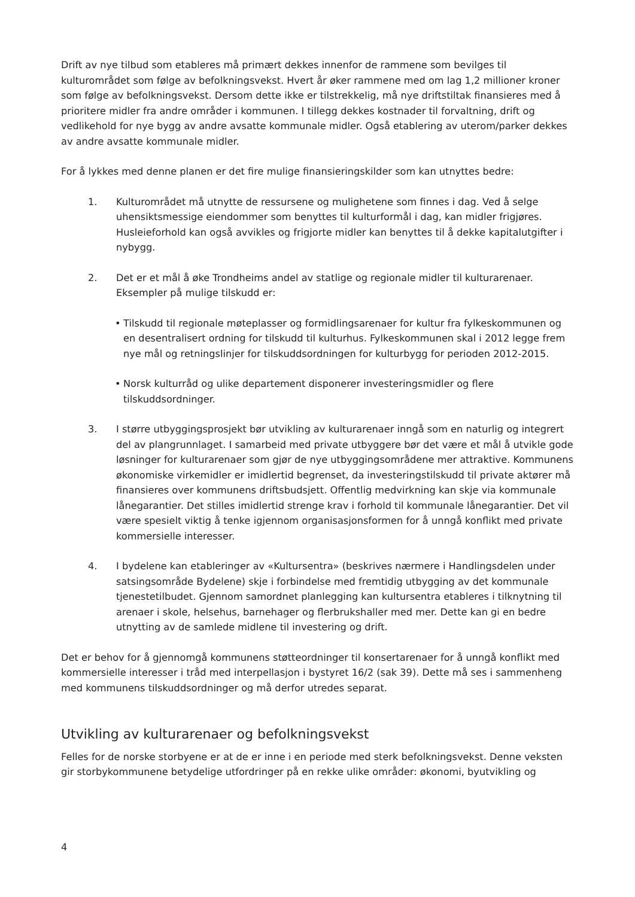Drift av nye tilbud som etableres må primært dekkes innenfor de rammene som bevilges til kulturområdet som følge av befolkningsvekst. Hvert år øker rammene med om lag 1,2 millioner kroner som følge av befolkningsvekst. Dersom dette ikke er tilstrekkelig, må nye driftstiltak finansieres med å prioritere midler fra andre områder i kommunen. I tillegg dekkes kostnader til forvaltning, drift og vedlikehold for nye bygg av andre avsatte kommunale midler. Også etablering av uterom/parker dekkes av andre avsatte kommunale midler.
For å lykkes med denne planen er det fire mulige finansieringskilder som kan utnyttes bedre:
1. Kulturområdet må utnytte de ressursene og mulighetene som finnes i dag. Ved å selge uhensiktsmessige eiendommer som benyttes til kulturformål i dag, kan midler frigjøres. Husleieforhold kan også avvikles og frigjorte midler kan benyttes til å dekke kapitalutgifter i nybygg.
2. Det er et mål å øke Trondheims andel av statlige og regionale midler til kulturarenaer. Eksempler på mulige tilskudd er:
• Tilskudd til regionale møteplasser og formidlingsarenaer for kultur fra fylkeskommunen og en desentralisert ordning for tilskudd til kulturhus. Fylkeskommunen skal i 2012 legge frem nye mål og retningslinjer for tilskuddsordningen for kulturbygg for perioden 2012-2015.
• Norsk kulturråd og ulike departement disponerer investeringsmidler og flere tilskuddsordninger.
3. I større utbyggingsprosjekt bør utvikling av kulturarenaer inngå som en naturlig og integrert del av plangrunnlaget. I samarbeid med private utbyggere bør det være et mål å utvikle gode løsninger for kulturarenaer som gjør de nye utbyggingsområdene mer attraktive. Kommunens økonomiske virkemidler er imidlertid begrenset, da investeringstilskudd til private aktører må finansieres over kommunens driftsbudsjett. Offentlig medvirkning kan skje via kommunale lånegarantier. Det stilles imidlertid strenge krav i forhold til kommunale lånegarantier. Det vil være spesielt viktig å tenke igjennom organisasjonsformen for å unngå konflikt med private kommersielle interesser.
4. I bydelene kan etableringer av «Kultursentra» (beskrives nærmere i Handlingsdelen under satsingsområde Bydelene) skje i forbindelse med fremtidig utbygging av det kommunale tjenestetilbudet. Gjennom samordnet planlegging kan kultursentra etableres i tilknytning til arenaer i skole, helsehus, barnehager og flerbrukshaller med mer. Dette kan gi en bedre utnytting av de samlede midlene til investering og drift.
Det er behov for å gjennomgå kommunens støtteordninger til konsertarenaer for å unngå konflikt med kommersielle interesser i tråd med interpellasjon i bystyret 16/2 (sak 39). Dette må ses i sammenheng med kommunens tilskuddsordninger og må derfor utredes separat.
Utvikling av kulturarenaer og befolkningsvekst
Felles for de norske storbyene er at de er inne i en periode med sterk befolkningsvekst. Denne veksten gir storbykommunene betydelige utfordringer på en rekke ulike områder: økonomi, byutvikling og
4